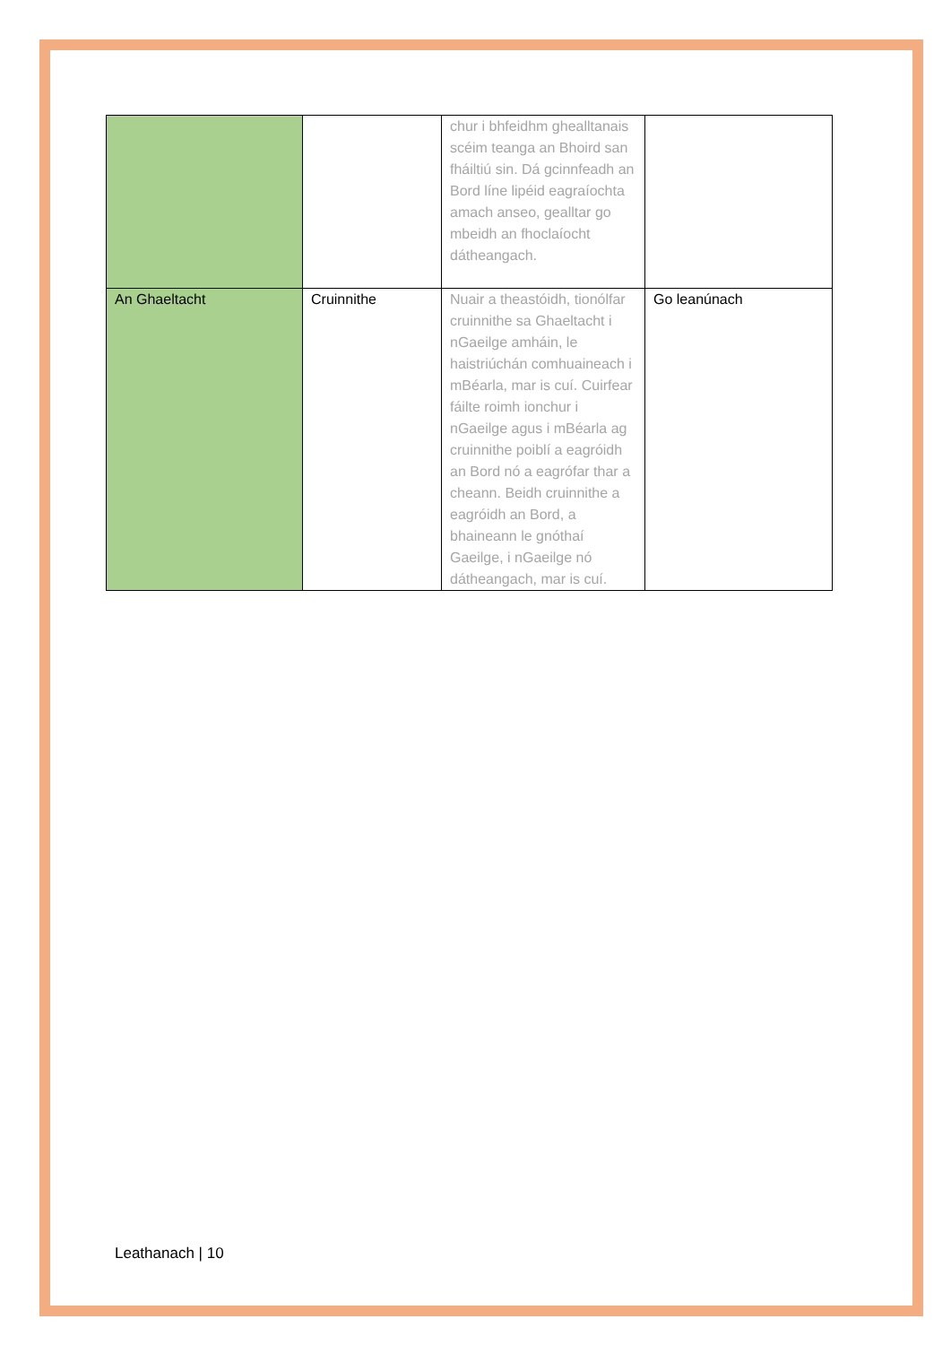| | | chur i bhfeidhm ghealltanais scéim teanga an Bhoird san fháiltiú sin. Dá gcinnfeadh an Bord líne lipéid eagraíochta amach anseo, gealltar go mbeidh an fhoclaíocht dátheangach. | |
| An Ghaeltacht | Cruinnithe | Nuair a theastóidh, tionólfar cruinnithe sa Ghaeltacht i nGaeilge amháin, le haistriúchán comhuaineach i mBéarla, mar is cuí. Cuirfear fáilte roimh ionchur i nGaeilge agus i mBéarla ag cruinnithe poiblí a eagróidh an Bord nó a eagrófar thar a cheann. Beidh cruinnithe a eagróidh an Bord, a bhaineann le gnóthaí Gaeilge, i nGaeilge nó dátheangach, mar is cuí. | Go leanúnach |
Leathanach | 10